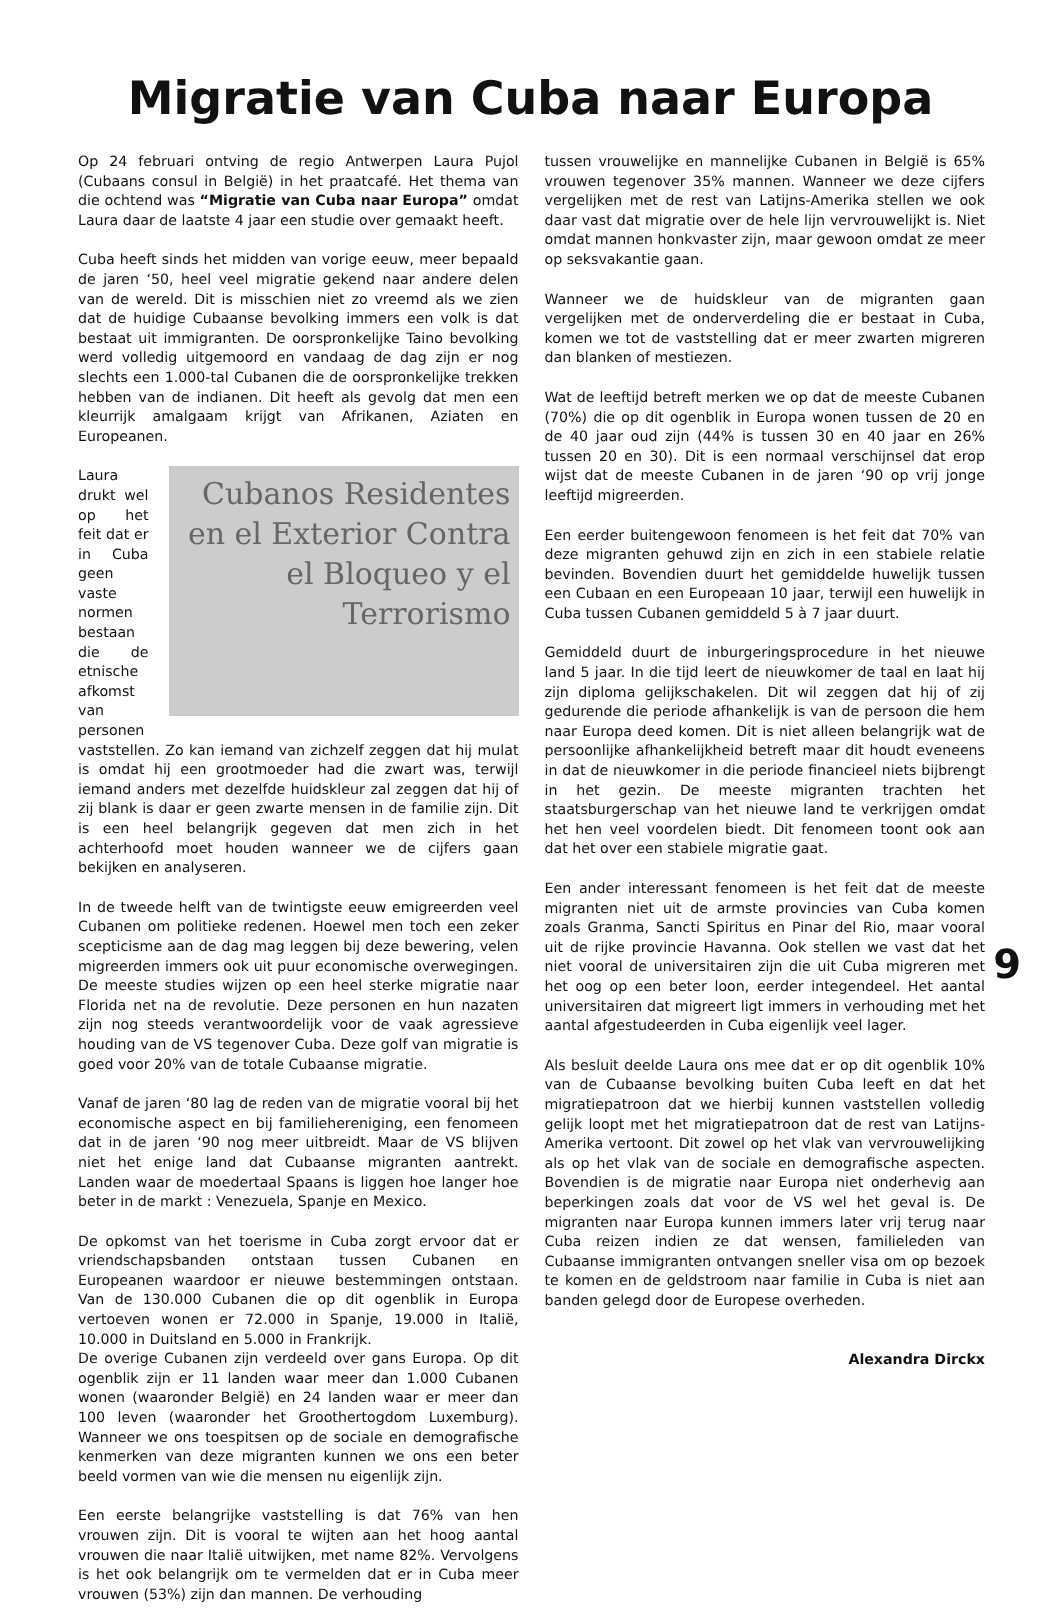Migratie van Cuba naar Europa
Op 24 februari ontving de regio Antwerpen Laura Pujol (Cubaans consul in België) in het praatcafé. Het thema van die ochtend was “Migratie van Cuba naar Europa” omdat Laura daar de laatste 4 jaar een studie over gemaakt heeft.
Cuba heeft sinds het midden van vorige eeuw, meer bepaald de jaren ‘50, heel veel migratie gekend naar andere delen van de wereld. Dit is misschien niet zo vreemd als we zien dat de huidige Cubaanse bevolking immers een volk is dat bestaat uit immigranten. De oorspronkelijke Taino bevolking werd volledig uitgemoord en vandaag de dag zijn er nog slechts een 1.000-tal Cubanen die de oorspronkelijke trekken hebben van de indianen. Dit heeft als gevolg dat men een kleurrijk amalgaam krijgt van Afrikanen, Aziaten en Europeanen.
Cubanos Residentes en el Exterior Contra el Bloqueo y el Terrorismo
Laura drukt wel op het feit dat er in Cuba geen vaste normen bestaan die de etnische afkomst van personen vaststellen. Zo kan iemand van zichzelf zeggen dat hij mulat is omdat hij een grootmoeder had die zwart was, terwijl iemand anders met dezelfde huidskleur zal zeggen dat hij of zij blank is daar er geen zwarte mensen in de familie zijn. Dit is een heel belangrijk gegeven dat men zich in het achterhoofd moet houden wanneer we de cijfers gaan bekijken en analyseren.
In de tweede helft van de twintigste eeuw emigreerden veel Cubanen om politieke redenen. Hoewel men toch een zeker scepticisme aan de dag mag leggen bij deze bewering, velen migreerden immers ook uit puur economische overwegingen. De meeste studies wijzen op een heel sterke migratie naar Florida net na de revolutie. Deze personen en hun nazaten zijn nog steeds verantwoordelijk voor de vaak agressieve houding van de VS tegenover Cuba. Deze golf van migratie is goed voor 20% van de totale Cubaanse migratie.
Vanaf de jaren ‘80 lag de reden van de migratie vooral bij het economische aspect en bij familiehereniging, een fenomeen dat in de jaren ‘90 nog meer uitbreidt. Maar de VS blijven niet het enige land dat Cubaanse migranten aantrekt. Landen waar de moedertaal Spaans is liggen hoe langer hoe beter in de markt : Venezuela, Spanje en Mexico.
De opkomst van het toerisme in Cuba zorgt ervoor dat er vriendschapsbanden ontstaan tussen Cubanen en Europeanen waardoor er nieuwe bestemmingen ontstaan. Van de 130.000 Cubanen die op dit ogenblik in Europa vertoeven wonen er 72.000 in Spanje, 19.000 in Italië, 10.000 in Duitsland en 5.000 in Frankrijk.
De overige Cubanen zijn verdeeld over gans Europa. Op dit ogenblik zijn er 11 landen waar meer dan 1.000 Cubanen wonen (waaronder België) en 24 landen waar er meer dan 100 leven (waaronder het Groothertogdom Luxemburg). Wanneer we ons toespitsen op de sociale en demografische kenmerken van deze migranten kunnen we ons een beter beeld vormen van wie die mensen nu eigenlijk zijn.
Een eerste belangrijke vaststelling is dat 76% van hen vrouwen zijn. Dit is vooral te wijten aan het hoog aantal vrouwen die naar Italië uitwijken, met name 82%. Vervolgens is het ook belangrijk om te vermelden dat er in Cuba meer vrouwen (53%) zijn dan mannen. De verhouding
tussen vrouwelijke en mannelijke Cubanen in België is 65% vrouwen tegenover 35% mannen. Wanneer we deze cijfers vergelijken met de rest van Latijns-Amerika stellen we ook daar vast dat migratie over de hele lijn vervrouwelijkt is. Niet omdat mannen honkvaster zijn, maar gewoon omdat ze meer op seksvakantie gaan.
Wanneer we de huidskleur van de migranten gaan vergelijken met de onderverdeling die er bestaat in Cuba, komen we tot de vaststelling dat er meer zwarten migreren dan blanken of mestiezen.
Wat de leeftijd betreft merken we op dat de meeste Cubanen (70%) die op dit ogenblik in Europa wonen tussen de 20 en de 40 jaar oud zijn (44% is tussen 30 en 40 jaar en 26% tussen 20 en 30). Dit is een normaal verschijnsel dat erop wijst dat de meeste Cubanen in de jaren ‘90 op vrij jonge leeftijd migreerden.
Een eerder buitengewoon fenomeen is het feit dat 70% van deze migranten gehuwd zijn en zich in een stabiele relatie bevinden. Bovendien duurt het gemiddelde huwelijk tussen een Cubaan en een Europeaan 10 jaar, terwijl een huwelijk in Cuba tussen Cubanen gemiddeld 5 à 7 jaar duurt.
Gemiddeld duurt de inburgeringsprocedure in het nieuwe land 5 jaar. In die tijd leert de nieuwkomer de taal en laat hij zijn diploma gelijkschakelen. Dit wil zeggen dat hij of zij gedurende die periode afhankelijk is van de persoon die hem naar Europa deed komen. Dit is niet alleen belangrijk wat de persoonlijke afhankelijkheid betreft maar dit houdt eveneens in dat de nieuwkomer in die periode financieel niets bijbrengt in het gezin. De meeste migranten trachten het staatsburgerschap van het nieuwe land te verkrijgen omdat het hen veel voordelen biedt. Dit fenomeen toont ook aan dat het over een stabiele migratie gaat.
Een ander interessant fenomeen is het feit dat de meeste migranten niet uit de armste provincies van Cuba komen zoals Granma, Sancti Spiritus en Pinar del Rio, maar vooral uit de rijke provincie Havanna. Ook stellen we vast dat het niet vooral de universitairen zijn die uit Cuba migreren met het oog op een beter loon, eerder integendeel. Het aantal universitairen dat migreert ligt immers in verhouding met het aantal afgestudeerden in Cuba eigenlijk veel lager.
Als besluit deelde Laura ons mee dat er op dit ogenblik 10% van de Cubaanse bevolking buiten Cuba leeft en dat het migratiepatroon dat we hierbij kunnen vaststellen volledig gelijk loopt met het migratiepatroon dat de rest van Latijns-Amerika vertoont. Dit zowel op het vlak van vervrouwelijking als op het vlak van de sociale en demografische aspecten. Bovendien is de migratie naar Europa niet onderhevig aan beperkingen zoals dat voor de VS wel het geval is. De migranten naar Europa kunnen immers later vrij terug naar Cuba reizen indien ze dat wensen, familieleden van Cubaanse immigranten ontvangen sneller visa om op bezoek te komen en de geldstroom naar familie in Cuba is niet aan banden gelegd door de Europese overheden.
Alexandra Dirckx
9